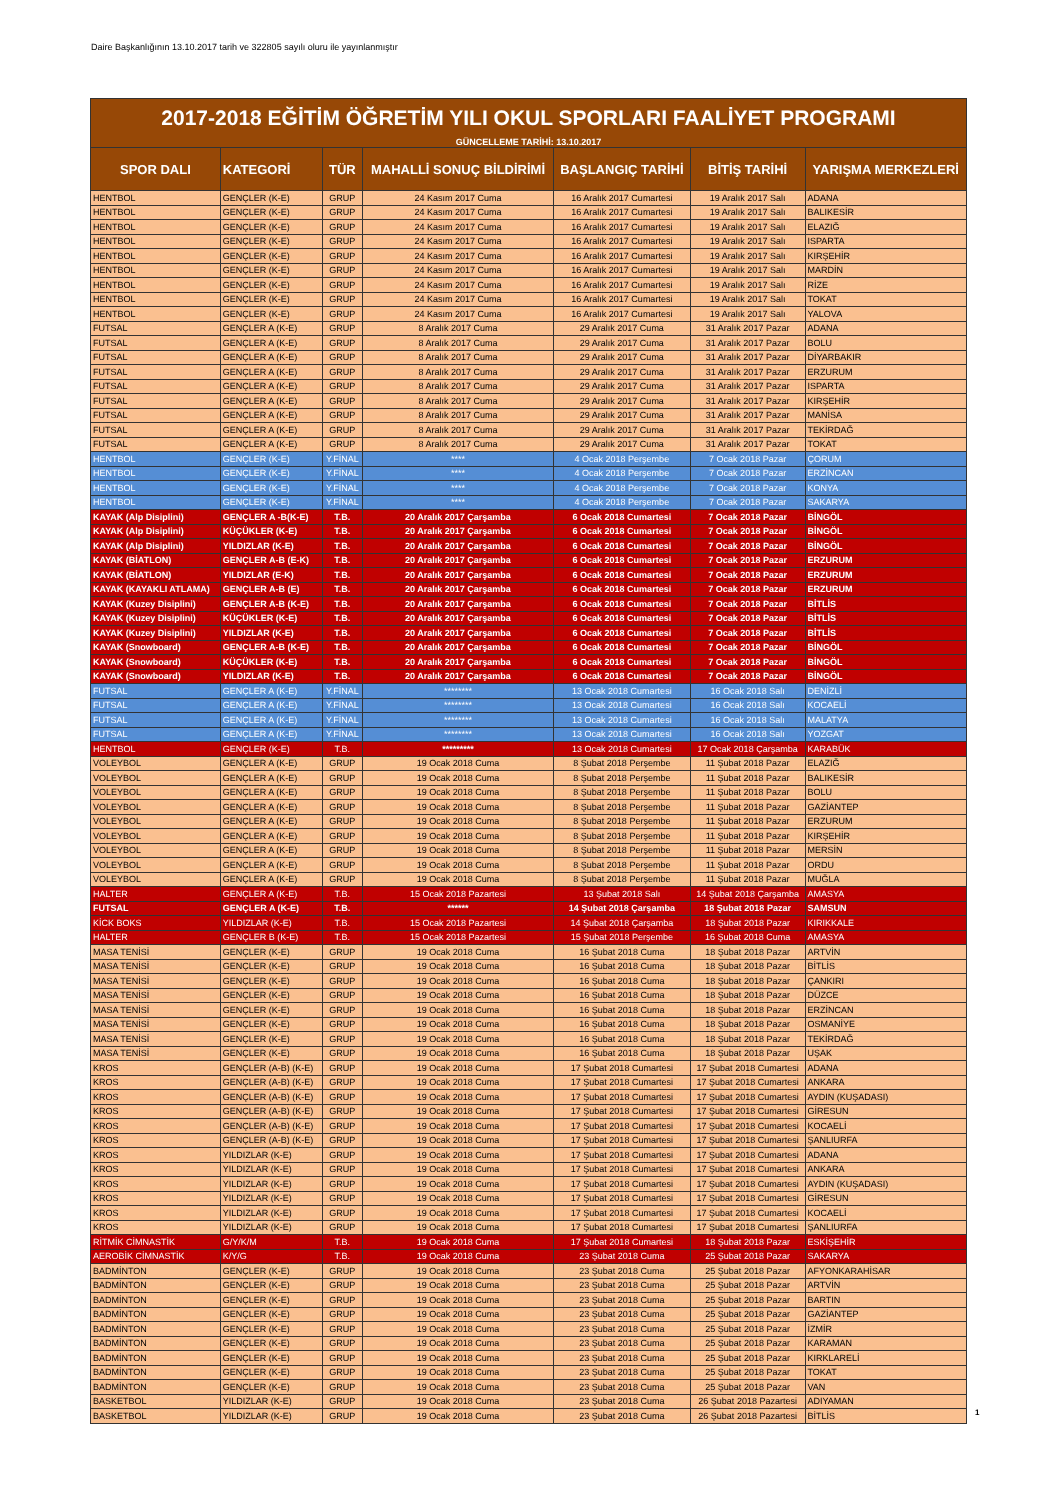Daire Başkanlığının 13.10.2017 tarih ve 322805 sayılı oluru ile yayınlanmıştır
| 2017-2018 EĞİTİM ÖĞRETİM YILI OKUL SPORLARI FAALİYET PROGRAMI | | | | | | |
| --- | --- | --- | --- | --- | --- | --- |
| GÜNCELLEME TARİHİ: 13.10.2017 | | | | | | |
| SPOR DALI | KATEGORİ | TÜR | MAHALLİ SONUÇ BİLDİRİMİ | BAŞLANGIÇ TARİHİ | BİTİŞ TARİHİ | YARIŞMA MERKEZLERİ |
| HENTBOL | GENÇLER (K-E) | GRUP | 24 Kasım 2017 Cuma | 16 Aralık 2017 Cumartesi | 19 Aralık 2017 Salı | ADANA |
| HENTBOL | GENÇLER (K-E) | GRUP | 24 Kasım 2017 Cuma | 16 Aralık 2017 Cumartesi | 19 Aralık 2017 Salı | BALIKESİR |
| HENTBOL | GENÇLER (K-E) | GRUP | 24 Kasım 2017 Cuma | 16 Aralık 2017 Cumartesi | 19 Aralık 2017 Salı | ELAZIĞ |
| HENTBOL | GENÇLER (K-E) | GRUP | 24 Kasım 2017 Cuma | 16 Aralık 2017 Cumartesi | 19 Aralık 2017 Salı | ISPARTA |
| HENTBOL | GENÇLER (K-E) | GRUP | 24 Kasım 2017 Cuma | 16 Aralık 2017 Cumartesi | 19 Aralık 2017 Salı | KIRŞEHİR |
| HENTBOL | GENÇLER (K-E) | GRUP | 24 Kasım 2017 Cuma | 16 Aralık 2017 Cumartesi | 19 Aralık 2017 Salı | MARDİN |
| HENTBOL | GENÇLER (K-E) | GRUP | 24 Kasım 2017 Cuma | 16 Aralık 2017 Cumartesi | 19 Aralık 2017 Salı | RİZE |
| HENTBOL | GENÇLER (K-E) | GRUP | 24 Kasım 2017 Cuma | 16 Aralık 2017 Cumartesi | 19 Aralık 2017 Salı | TOKAT |
| HENTBOL | GENÇLER (K-E) | GRUP | 24 Kasım 2017 Cuma | 16 Aralık 2017 Cumartesi | 19 Aralık 2017 Salı | YALOVA |
| FUTSAL | GENÇLER A (K-E) | GRUP | 8 Aralık 2017 Cuma | 29 Aralık 2017 Cuma | 31 Aralık 2017 Pazar | ADANA |
| FUTSAL | GENÇLER A (K-E) | GRUP | 8 Aralık 2017 Cuma | 29 Aralık 2017 Cuma | 31 Aralık 2017 Pazar | BOLU |
| FUTSAL | GENÇLER A (K-E) | GRUP | 8 Aralık 2017 Cuma | 29 Aralık 2017 Cuma | 31 Aralık 2017 Pazar | DİYARBAKIR |
| FUTSAL | GENÇLER A (K-E) | GRUP | 8 Aralık 2017 Cuma | 29 Aralık 2017 Cuma | 31 Aralık 2017 Pazar | ERZURUM |
| FUTSAL | GENÇLER A (K-E) | GRUP | 8 Aralık 2017 Cuma | 29 Aralık 2017 Cuma | 31 Aralık 2017 Pazar | ISPARTA |
| FUTSAL | GENÇLER A (K-E) | GRUP | 8 Aralık 2017 Cuma | 29 Aralık 2017 Cuma | 31 Aralık 2017 Pazar | KIRŞEHİR |
| FUTSAL | GENÇLER A (K-E) | GRUP | 8 Aralık 2017 Cuma | 29 Aralık 2017 Cuma | 31 Aralık 2017 Pazar | MANİSA |
| FUTSAL | GENÇLER A (K-E) | GRUP | 8 Aralık 2017 Cuma | 29 Aralık 2017 Cuma | 31 Aralık 2017 Pazar | TEKİRDAĞ |
| FUTSAL | GENÇLER A (K-E) | GRUP | 8 Aralık 2017 Cuma | 29 Aralık 2017 Cuma | 31 Aralık 2017 Pazar | TOKAT |
| HENTBOL | GENÇLER (K-E) | Y.FİNAL | **** | 4 Ocak 2018 Perşembe | 7 Ocak 2018 Pazar | ÇORUM |
| HENTBOL | GENÇLER (K-E) | Y.FİNAL | **** | 4 Ocak 2018 Perşembe | 7 Ocak 2018 Pazar | ERZİNCAN |
| HENTBOL | GENÇLER (K-E) | Y.FİNAL | **** | 4 Ocak 2018 Perşembe | 7 Ocak 2018 Pazar | KONYA |
| HENTBOL | GENÇLER (K-E) | Y.FİNAL | **** | 4 Ocak 2018 Perşembe | 7 Ocak 2018 Pazar | SAKARYA |
| KAYAK (Alp Disiplini) | GENÇLER A -B(K-E) | T.B. | 20 Aralık 2017 Çarşamba | 6 Ocak 2018 Cumartesi | 7 Ocak 2018 Pazar | BİNGÖL |
| KAYAK (Alp Disiplini) | KÜÇÜKLER (K-E) | T.B. | 20 Aralık 2017 Çarşamba | 6 Ocak 2018 Cumartesi | 7 Ocak 2018 Pazar | BİNGÖL |
| KAYAK (Alp Disiplini) | YILDIZLAR (K-E) | T.B. | 20 Aralık 2017 Çarşamba | 6 Ocak 2018 Cumartesi | 7 Ocak 2018 Pazar | BİNGÖL |
| KAYAK (BİATLON) | GENÇLER A-B (E-K) | T.B. | 20 Aralık 2017 Çarşamba | 6 Ocak 2018 Cumartesi | 7 Ocak 2018 Pazar | ERZURUM |
| KAYAK (BİATLON) | YILDIZLAR (E-K) | T.B. | 20 Aralık 2017 Çarşamba | 6 Ocak 2018 Cumartesi | 7 Ocak 2018 Pazar | ERZURUM |
| KAYAK (KAYAKLI ATLAMA) | GENÇLER A-B (E) | T.B. | 20 Aralık 2017 Çarşamba | 6 Ocak 2018 Cumartesi | 7 Ocak 2018 Pazar | ERZURUM |
| KAYAK (Kuzey Disiplini) | GENÇLER A-B (K-E) | T.B. | 20 Aralık 2017 Çarşamba | 6 Ocak 2018 Cumartesi | 7 Ocak 2018 Pazar | BİTLİS |
| KAYAK (Kuzey Disiplini) | KÜÇÜKLER (K-E) | T.B. | 20 Aralık 2017 Çarşamba | 6 Ocak 2018 Cumartesi | 7 Ocak 2018 Pazar | BİTLİS |
| KAYAK (Kuzey Disiplini) | YILDIZLAR (K-E) | T.B. | 20 Aralık 2017 Çarşamba | 6 Ocak 2018 Cumartesi | 7 Ocak 2018 Pazar | BİTLİS |
| KAYAK (Snowboard) | GENÇLER A-B (K-E) | T.B. | 20 Aralık 2017 Çarşamba | 6 Ocak 2018 Cumartesi | 7 Ocak 2018 Pazar | BİNGÖL |
| KAYAK (Snowboard) | KÜÇÜKLER (K-E) | T.B. | 20 Aralık 2017 Çarşamba | 6 Ocak 2018 Cumartesi | 7 Ocak 2018 Pazar | BİNGÖL |
| KAYAK (Snowboard) | YILDIZLAR (K-E) | T.B. | 20 Aralık 2017 Çarşamba | 6 Ocak 2018 Cumartesi | 7 Ocak 2018 Pazar | BİNGÖL |
| FUTSAL | GENÇLER A (K-E) | Y.FİNAL | ******** | 13 Ocak 2018 Cumartesi | 16 Ocak 2018 Salı | DENİZLİ |
| FUTSAL | GENÇLER A (K-E) | Y.FİNAL | ******** | 13 Ocak 2018 Cumartesi | 16 Ocak 2018 Salı | KOCAELİ |
| FUTSAL | GENÇLER A (K-E) | Y.FİNAL | ******** | 13 Ocak 2018 Cumartesi | 16 Ocak 2018 Salı | MALATYA |
| FUTSAL | GENÇLER A (K-E) | Y.FİNAL | ******** | 13 Ocak 2018 Cumartesi | 16 Ocak 2018 Salı | YOZGAT |
| HENTBOL | GENÇLER (K-E) | T.B. | ********* | 13 Ocak 2018 Cumartesi | 17 Ocak 2018 Çarşamba | KARABÜK |
| VOLEYBOL | GENÇLER A (K-E) | GRUP | 19 Ocak 2018 Cuma | 8 Şubat 2018 Perşembe | 11 Şubat 2018 Pazar | ELAZIĞ |
| VOLEYBOL | GENÇLER A (K-E) | GRUP | 19 Ocak 2018 Cuma | 8 Şubat 2018 Perşembe | 11 Şubat 2018 Pazar | BALIKESİR |
| VOLEYBOL | GENÇLER A (K-E) | GRUP | 19 Ocak 2018 Cuma | 8 Şubat 2018 Perşembe | 11 Şubat 2018 Pazar | BOLU |
| VOLEYBOL | GENÇLER A (K-E) | GRUP | 19 Ocak 2018 Cuma | 8 Şubat 2018 Perşembe | 11 Şubat 2018 Pazar | GAZİANTEP |
| VOLEYBOL | GENÇLER A (K-E) | GRUP | 19 Ocak 2018 Cuma | 8 Şubat 2018 Perşembe | 11 Şubat 2018 Pazar | ERZURUM |
| VOLEYBOL | GENÇLER A (K-E) | GRUP | 19 Ocak 2018 Cuma | 8 Şubat 2018 Perşembe | 11 Şubat 2018 Pazar | KIRŞEHİR |
| VOLEYBOL | GENÇLER A (K-E) | GRUP | 19 Ocak 2018 Cuma | 8 Şubat 2018 Perşembe | 11 Şubat 2018 Pazar | MERSİN |
| VOLEYBOL | GENÇLER A (K-E) | GRUP | 19 Ocak 2018 Cuma | 8 Şubat 2018 Perşembe | 11 Şubat 2018 Pazar | ORDU |
| VOLEYBOL | GENÇLER A (K-E) | GRUP | 19 Ocak 2018 Cuma | 8 Şubat 2018 Perşembe | 11 Şubat 2018 Pazar | MUĞLA |
| HALTER | GENÇLER A (K-E) | T.B. | 15 Ocak 2018 Pazartesi | 13 Şubat 2018 Salı | 14 Şubat 2018 Çarşamba | AMASYA |
| FUTSAL | GENÇLER A (K-E) | T.B. | ****** | 14 Şubat 2018 Çarşamba | 18 Şubat 2018 Pazar | SAMSUN |
| KİCK BOKS | YILDIZLAR (K-E) | T.B. | 15 Ocak 2018 Pazartesi | 14 Şubat 2018 Çarşamba | 18 Şubat 2018 Pazar | KIRIKKALE |
| HALTER | GENÇLER B (K-E) | T.B. | 15 Ocak 2018 Pazartesi | 15 Şubat 2018 Perşembe | 16 Şubat 2018 Cuma | AMASYA |
| MASA TENİSİ | GENÇLER (K-E) | GRUP | 19 Ocak 2018 Cuma | 16 Şubat 2018 Cuma | 18 Şubat 2018 Pazar | ARTVİN |
| MASA TENİSİ | GENÇLER (K-E) | GRUP | 19 Ocak 2018 Cuma | 16 Şubat 2018 Cuma | 18 Şubat 2018 Pazar | BİTLİS |
| MASA TENİSİ | GENÇLER (K-E) | GRUP | 19 Ocak 2018 Cuma | 16 Şubat 2018 Cuma | 18 Şubat 2018 Pazar | ÇANKIRI |
| MASA TENİSİ | GENÇLER (K-E) | GRUP | 19 Ocak 2018 Cuma | 16 Şubat 2018 Cuma | 18 Şubat 2018 Pazar | DÜZCE |
| MASA TENİSİ | GENÇLER (K-E) | GRUP | 19 Ocak 2018 Cuma | 16 Şubat 2018 Cuma | 18 Şubat 2018 Pazar | ERZİNCAN |
| MASA TENİSİ | GENÇLER (K-E) | GRUP | 19 Ocak 2018 Cuma | 16 Şubat 2018 Cuma | 18 Şubat 2018 Pazar | OSMANİYE |
| MASA TENİSİ | GENÇLER (K-E) | GRUP | 19 Ocak 2018 Cuma | 16 Şubat 2018 Cuma | 18 Şubat 2018 Pazar | TEKİRDAĞ |
| MASA TENİSİ | GENÇLER (K-E) | GRUP | 19 Ocak 2018 Cuma | 16 Şubat 2018 Cuma | 18 Şubat 2018 Pazar | UŞAK |
| KROS | GENÇLER (A-B) (K-E) | GRUP | 19 Ocak 2018 Cuma | 17 Şubat 2018 Cumartesi | 17 Şubat 2018 Cumartesi | ADANA |
| KROS | GENÇLER (A-B) (K-E) | GRUP | 19 Ocak 2018 Cuma | 17 Şubat 2018 Cumartesi | 17 Şubat 2018 Cumartesi | ANKARA |
| KROS | GENÇLER (A-B) (K-E) | GRUP | 19 Ocak 2018 Cuma | 17 Şubat 2018 Cumartesi | 17 Şubat 2018 Cumartesi | AYDIN (KUŞADASI) |
| KROS | GENÇLER (A-B) (K-E) | GRUP | 19 Ocak 2018 Cuma | 17 Şubat 2018 Cumartesi | 17 Şubat 2018 Cumartesi | GİRESUN |
| KROS | GENÇLER (A-B) (K-E) | GRUP | 19 Ocak 2018 Cuma | 17 Şubat 2018 Cumartesi | 17 Şubat 2018 Cumartesi | KOCAELİ |
| KROS | GENÇLER (A-B) (K-E) | GRUP | 19 Ocak 2018 Cuma | 17 Şubat 2018 Cumartesi | 17 Şubat 2018 Cumartesi | ŞANLIURFA |
| KROS | YILDIZLAR (K-E) | GRUP | 19 Ocak 2018 Cuma | 17 Şubat 2018 Cumartesi | 17 Şubat 2018 Cumartesi | ADANA |
| KROS | YILDIZLAR (K-E) | GRUP | 19 Ocak 2018 Cuma | 17 Şubat 2018 Cumartesi | 17 Şubat 2018 Cumartesi | ANKARA |
| KROS | YILDIZLAR (K-E) | GRUP | 19 Ocak 2018 Cuma | 17 Şubat 2018 Cumartesi | 17 Şubat 2018 Cumartesi | AYDIN (KUŞADASI) |
| KROS | YILDIZLAR (K-E) | GRUP | 19 Ocak 2018 Cuma | 17 Şubat 2018 Cumartesi | 17 Şubat 2018 Cumartesi | GİRESUN |
| KROS | YILDIZLAR (K-E) | GRUP | 19 Ocak 2018 Cuma | 17 Şubat 2018 Cumartesi | 17 Şubat 2018 Cumartesi | KOCAELİ |
| KROS | YILDIZLAR (K-E) | GRUP | 19 Ocak 2018 Cuma | 17 Şubat 2018 Cumartesi | 17 Şubat 2018 Cumartesi | ŞANLIURFA |
| RİTMİK CİMNASTİK | G/Y/K/M | T.B. | 19 Ocak 2018 Cuma | 17 Şubat 2018 Cumartesi | 18 Şubat 2018 Pazar | ESKİŞEHİR |
| AEROBİK CİMNASTİK | K/Y/G | T.B. | 19 Ocak 2018 Cuma | 23 Şubat 2018 Cuma | 25 Şubat 2018 Pazar | SAKARYA |
| BADMİNTON | GENÇLER (K-E) | GRUP | 19 Ocak 2018 Cuma | 23 Şubat 2018 Cuma | 25 Şubat 2018 Pazar | AFYONKARAHİSAR |
| BADMİNTON | GENÇLER (K-E) | GRUP | 19 Ocak 2018 Cuma | 23 Şubat 2018 Cuma | 25 Şubat 2018 Pazar | ARTVİN |
| BADMİNTON | GENÇLER (K-E) | GRUP | 19 Ocak 2018 Cuma | 23 Şubat 2018 Cuma | 25 Şubat 2018 Pazar | BARTIN |
| BADMİNTON | GENÇLER (K-E) | GRUP | 19 Ocak 2018 Cuma | 23 Şubat 2018 Cuma | 25 Şubat 2018 Pazar | GAZİANTEP |
| BADMİNTON | GENÇLER (K-E) | GRUP | 19 Ocak 2018 Cuma | 23 Şubat 2018 Cuma | 25 Şubat 2018 Pazar | İZMİR |
| BADMİNTON | GENÇLER (K-E) | GRUP | 19 Ocak 2018 Cuma | 23 Şubat 2018 Cuma | 25 Şubat 2018 Pazar | KARAMAN |
| BADMİNTON | GENÇLER (K-E) | GRUP | 19 Ocak 2018 Cuma | 23 Şubat 2018 Cuma | 25 Şubat 2018 Pazar | KIRKLARELİ |
| BADMİNTON | GENÇLER (K-E) | GRUP | 19 Ocak 2018 Cuma | 23 Şubat 2018 Cuma | 25 Şubat 2018 Pazar | TOKAT |
| BADMİNTON | GENÇLER (K-E) | GRUP | 19 Ocak 2018 Cuma | 23 Şubat 2018 Cuma | 25 Şubat 2018 Pazar | VAN |
| BASKETBOL | YILDIZLAR (K-E) | GRUP | 19 Ocak 2018 Cuma | 23 Şubat 2018 Cuma | 26 Şubat 2018 Pazartesi | ADIYAMAN |
| BASKETBOL | YILDIZLAR (K-E) | GRUP | 19 Ocak 2018 Cuma | 23 Şubat 2018 Cuma | 26 Şubat 2018 Pazartesi | BİTLİS |
1